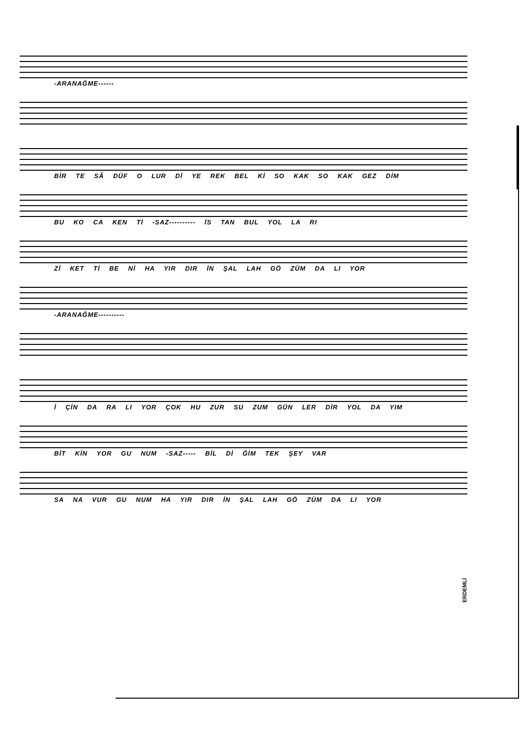-ARANAĞME------
BİR TE SÂ DÜF O LUR Dİ YE REK BEL Kİ SO KAK SO KAK GEZ DİM
BU KO CA KEN Tİ -SAZ---------- İS TAN BUL YOL LA RI
Zİ KET Tİ BE Nİ HA YIR DIR İN ŞAL LAH GÖ ZÜM DA LI YOR
-ARANAĞME----------
İ ÇİN DA RA LI YOR ÇOK HU ZUR SU ZUM GÜN LER DİR YOL DA YIM
BİT KİN YOR GU NUM -SAZ----- BİL Dİ ĞİM TEK ŞEY VAR
SA NA VUR GU NUM HA YIR DIR İN ŞAL LAH GÖ ZÜM DA LI YOR
ERDEMLİ